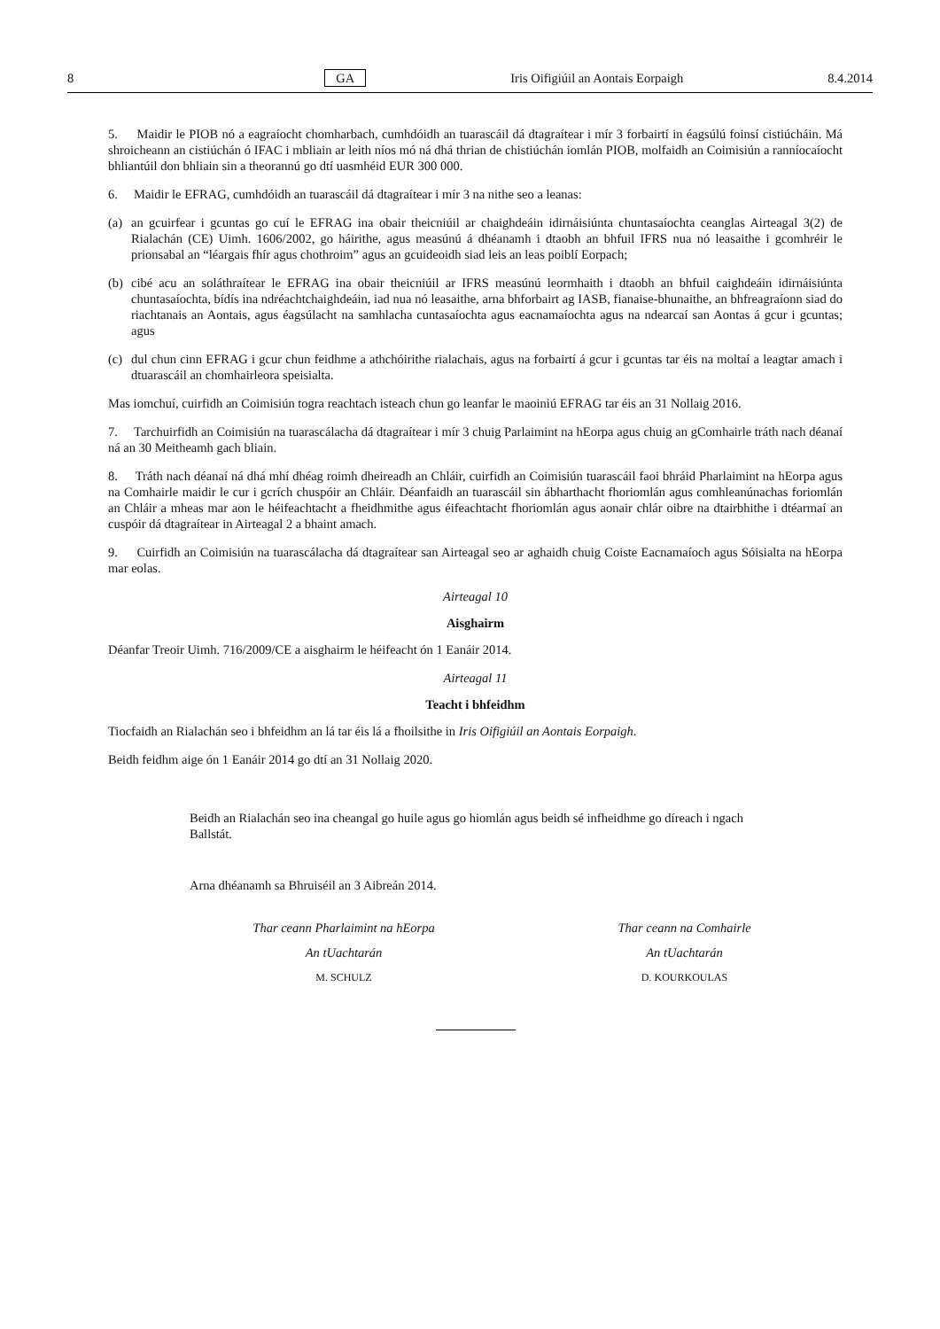8 GA Iris Oifigiúil an Aontais Eorpaigh 8.4.2014
5. Maidir le PIOB nó a eagraíocht chomharbach, cumhdóidh an tuarascáil dá dtagraítear i mír 3 forbairtí in éagsúlú foinsí cistiúcháin. Má shroicheann an cistiúchán ó IFAC i mbliain ar leith níos mó ná dhá thrian de chistiúchán iomlán PIOB, molfaidh an Coimisiún a ranníocaíocht bhliantúil don bhliain sin a theorannú go dtí uasmhéid EUR 300 000.
6. Maidir le EFRAG, cumhdóidh an tuarascáil dá dtagraítear i mír 3 na nithe seo a leanas:
(a) an gcuirfear i gcuntas go cuí le EFRAG ina obair theicniúil ar chaighdeáin idirnáisiúnta chuntasaíochta ceanglas Airteagal 3(2) de Rialachán (CE) Uimh. 1606/2002, go háirithe, agus measúnú á dhéanamh i dtaobh an bhfuil IFRS nua nó leasaithe i gcomhréir le prionsabal an “léargais fhír agus chothroim” agus an gcuideoidh siad leis an leas poiblí Eorpach;
(b) cibé acu an soláthraítear le EFRAG ina obair theicniúil ar IFRS measúnú leormhaith i dtaobh an bhfuil caighdeáin idirnáisiúnta chuntasaíochta, bídís ina ndréachtchaighdeáin, iad nua nó leasaithe, arna bhforbairt ag IASB, fianaise-bhunaithe, an bhfreagraíonn siad do riachtanais an Aontais, agus éagsúlacht na samhlacha cuntasaíochta agus eacnamaíochta agus na ndearcaí san Aontas á gcur i gcuntas; agus
(c) dul chun cinn EFRAG i gcur chun feidhme a athchóirithe rialachais, agus na forbairtí á gcur i gcuntas tar éis na moltaí a leagtar amach i dtuarascáil an chomhairleora speisialta.
Mas iomchuí, cuirfidh an Coimisiún togra reachtach isteach chun go leanfar le maoiniú EFRAG tar éis an 31 Nollaig 2016.
7. Tarchuirfidh an Coimisiún na tuarascálacha dá dtagraítear i mír 3 chuig Parlaimint na hEorpa agus chuig an gComhairle tráth nach déanaí ná an 30 Meitheamh gach bliain.
8. Tráth nach déanaí ná dhá mhí dhéag roimh dheireadh an Chláir, cuirfidh an Coimisiún tuarascáil faoi bhráid Pharlaimint na hEorpa agus na Comhairle maidir le cur i gcrích chuspóir an Chláir. Déanfaidh an tuarascáil sin ábharthacht fhoriomlán agus comhleanúnachas foriomlán an Chláir a mheas mar aon le héifeachtacht a fheidhmithe agus éifeachtacht fhoriomlán agus aonair chlár oibre na dtairbhithe i dtéarmaí an cuspóir dá dtagraítear in Airteagal 2 a bhaint amach.
9. Cuirfidh an Coimisiún na tuarascálacha dá dtagraítear san Airteagal seo ar aghaidh chuig Coiste Eacnamaíoch agus Sóisialta na hEorpa mar eolas.
Airteagal 10
Aisghairm
Déanfar Treoir Uimh. 716/2009/CE a aisghairm le héifeacht ón 1 Eanáir 2014.
Airteagal 11
Teacht i bhfeidhm
Tiocfaidh an Rialachán seo i bhfeidhm an lá tar éis lá a fhoilsithe in Iris Oifigiúil an Aontais Eorpaigh.
Beidh feidhm aige ón 1 Eanáir 2014 go dtí an 31 Nollaig 2020.
Beidh an Rialachán seo ina cheangal go huile agus go hiomlán agus beidh sé infheidhme go díreach i ngach Ballstát.
Arna dhéanamh sa Bhruiséil an 3 Aibreán 2014.
Thar ceann Pharlaimint na hEorpa
An tUachtarán
M. SCHULZ
Thar ceann na Comhairle
An tUachtarán
D. KOURKOULAS